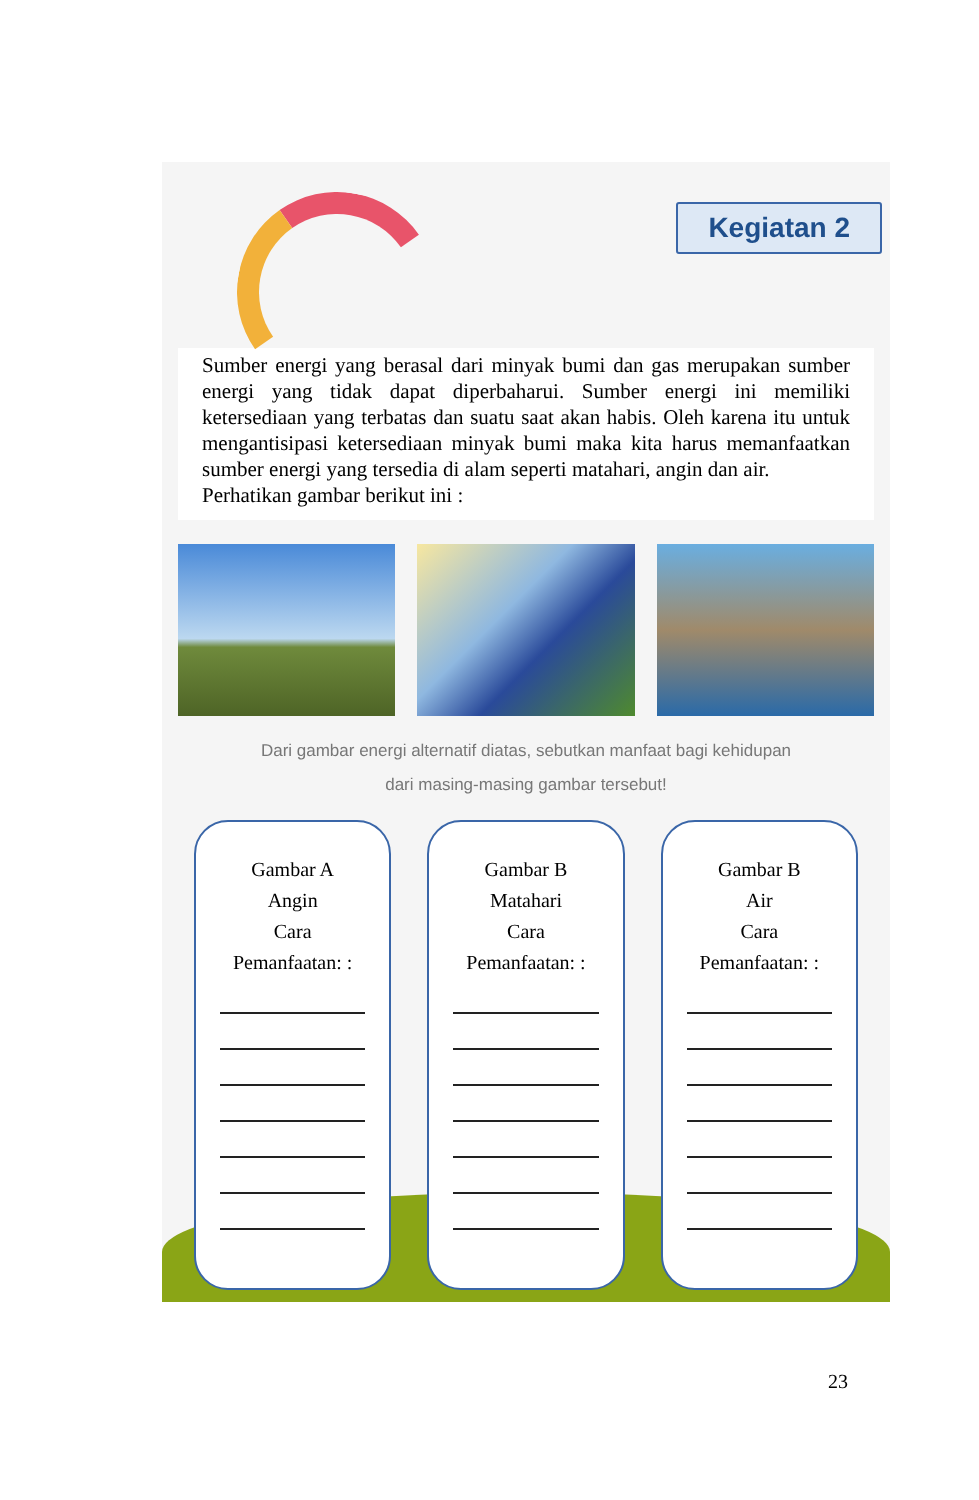Kegiatan 2
Sumber energi yang berasal dari minyak bumi dan gas merupakan sumber energi yang tidak dapat diperbaharui. Sumber energi ini memiliki ketersediaan yang terbatas dan suatu saat akan habis. Oleh karena itu untuk mengantisipasi ketersediaan minyak bumi maka kita harus memanfaatkan sumber energi yang tersedia di alam seperti matahari, angin dan air.
Perhatikan gambar berikut ini :
Dari gambar energi alternatif diatas, sebutkan manfaat bagi kehidupan
dari masing-masing gambar tersebut!
Gambar A
Angin
Cara
Pemanfaatan: :
Gambar B
Matahari
Cara
Pemanfaatan: :
Gambar B
Air
Cara
Pemanfaatan: :
23